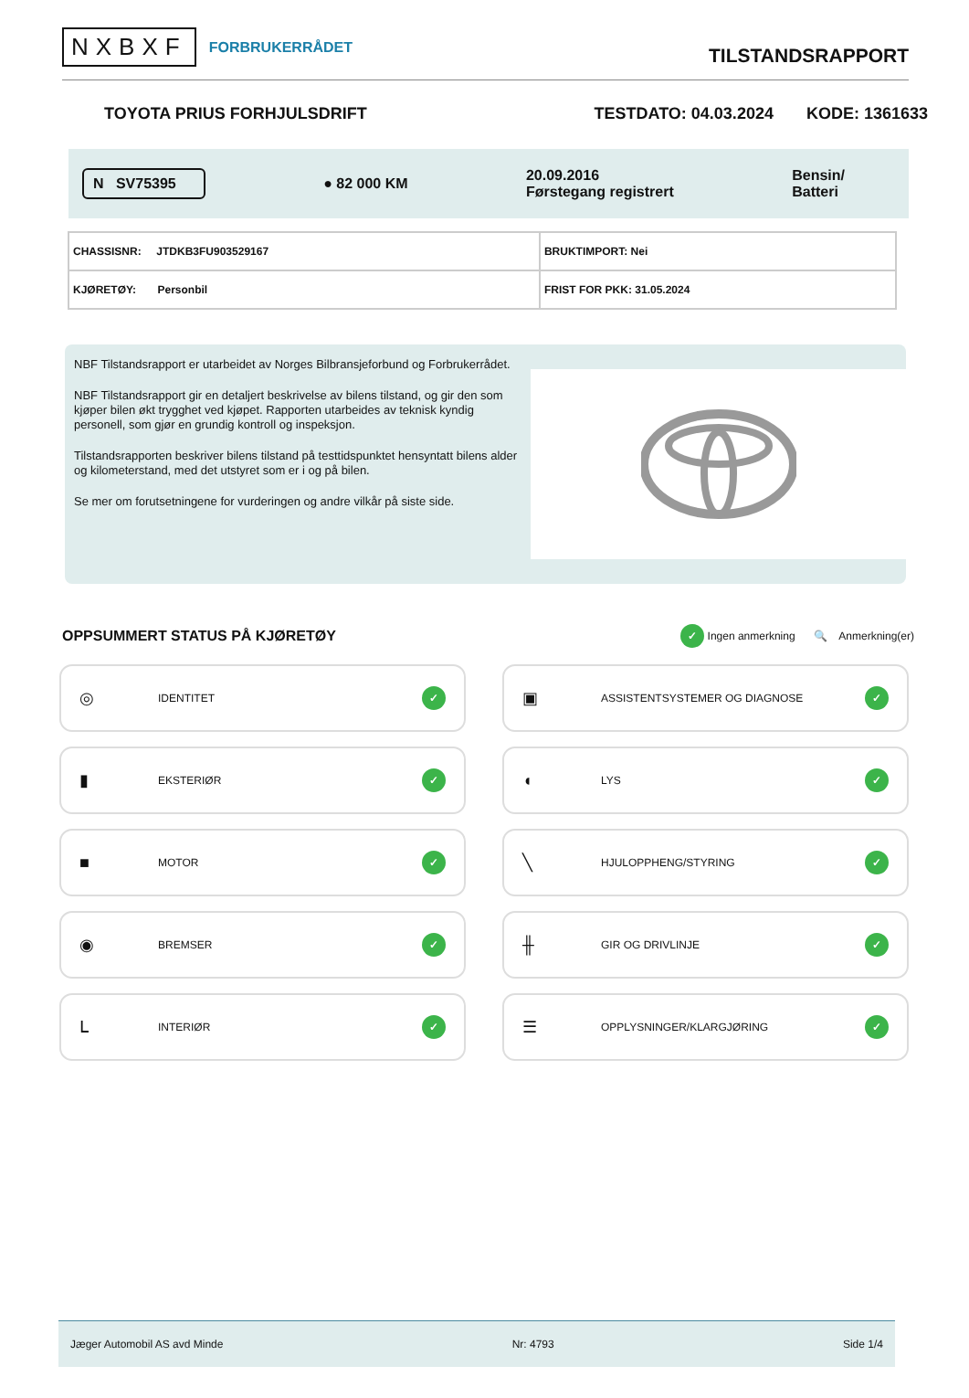NXBXF FORBRUKERRÅDET
TILSTANDSRAPPORT
TOYOTA PRIUS FORHJULSDRIFT TESTDATO: 04.03.2024 KODE: 1361633
N SV75395 ● 82 000 KM 20.09.2016
Førstegang registrert Bensin/
Batteri
| CHASSISNR: JTDKB3FU903529167 | BRUKTIMPORT: Nei |
| KJØRETØY: Personbil | FRIST FOR PKK: 31.05.2024 |
NBF Tilstandsrapport er utarbeidet av Norges Bilbransjeforbund og Forbrukerrådet.
NBF Tilstandsrapport gir en detaljert beskrivelse av bilens tilstand, og gir den som kjøper bilen økt trygghet ved kjøpet. Rapporten utarbeides av teknisk kyndig personell, som gjør en grundig kontroll og inspeksjon.
Tilstandsrapporten beskriver bilens tilstand på testtidspunktet hensyntatt bilens alder og kilometerstand, med det utstyret som er i og på bilen.
Se mer om forutsetningene for vurderingen og andre vilkår på siste side.
OPPSUMMERT STATUS PÅ KJØRETØY
✓ Ingen anmerkning 🔍 Anmerkning(er)
◎ IDENTITET ✓
▣ ASSISTENTSYSTEMER OG DIAGNOSE ✓
▮ EKSTERIØR ✓
◖ LYS ✓
■ MOTOR ✓
╲ HJULOPPHENG/STYRING ✓
◉ BREMSER ✓
╫ GIR OG DRIVLINJE ✓
ᒪ INTERIØR ✓
☰ OPPLYSNINGER/KLARGJØRING ✓
Jæger Automobil AS avd Minde Nr: 4793 Side 1/4